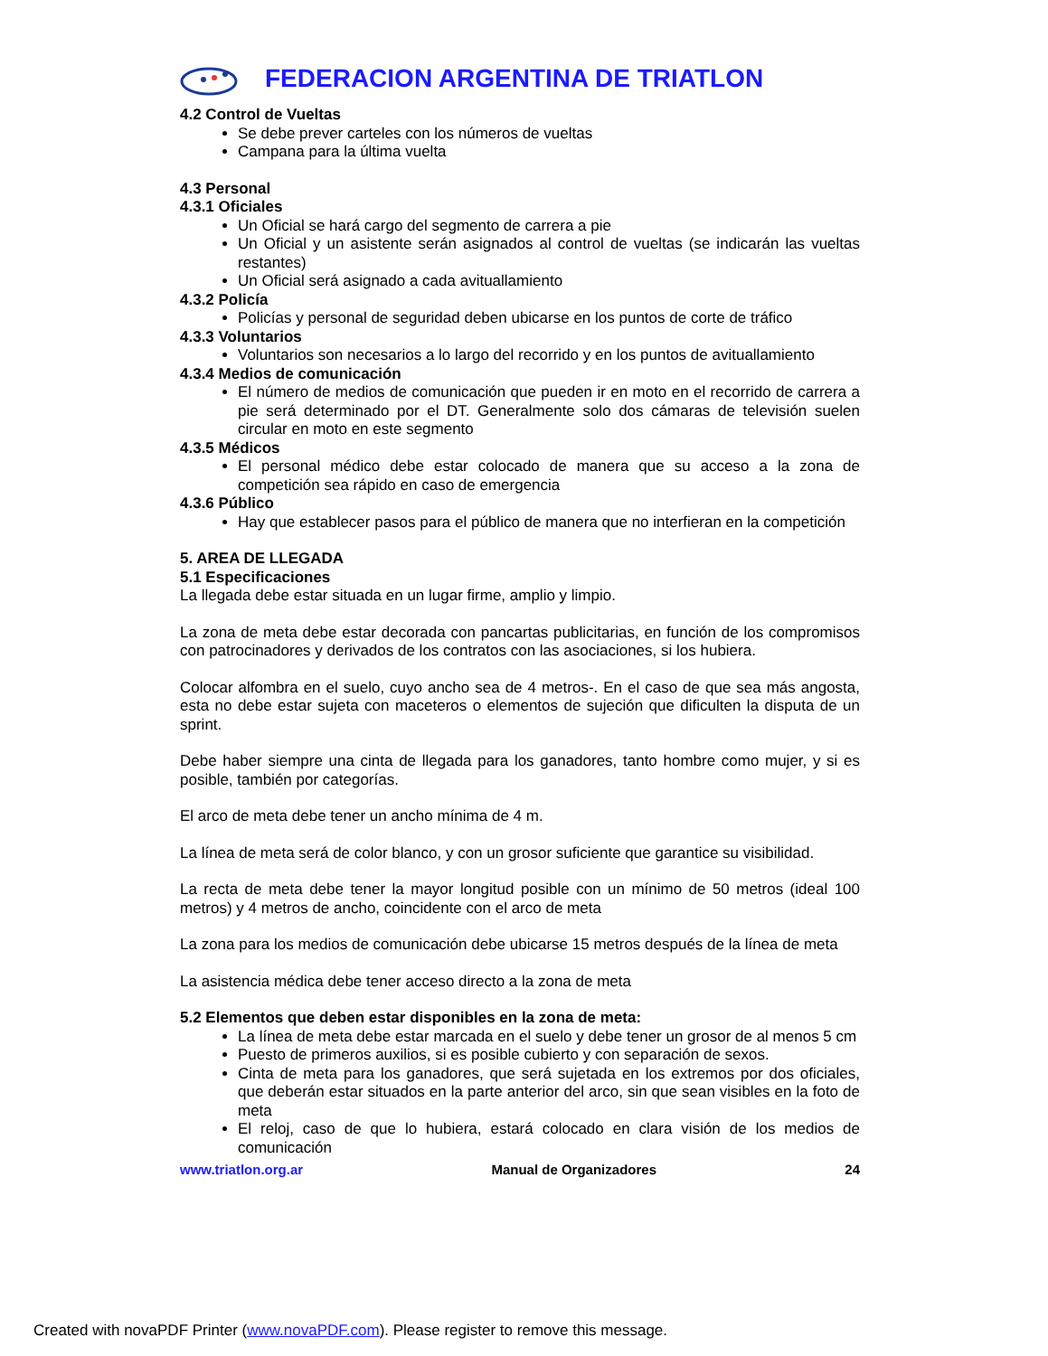FEDERACION ARGENTINA DE TRIATLON
4.2 Control de Vueltas
Se debe prever carteles con los números de vueltas
Campana para la última vuelta
4.3 Personal
4.3.1 Oficiales
Un Oficial se hará cargo del segmento de carrera a pie
Un Oficial y un asistente serán asignados al control de vueltas (se indicarán las vueltas restantes)
Un Oficial será asignado a cada avituallamiento
4.3.2 Policía
Policías y personal de seguridad deben ubicarse en los puntos de corte de tráfico
4.3.3 Voluntarios
Voluntarios son necesarios a lo largo del recorrido y en los puntos de avituallamiento
4.3.4 Medios de comunicación
El número de medios de comunicación que pueden ir en moto en el recorrido de carrera a pie será determinado por el DT. Generalmente solo dos cámaras de televisión suelen circular en moto en este segmento
4.3.5 Médicos
El personal médico debe estar colocado de manera que su acceso a la zona de competición sea rápido en caso de emergencia
4.3.6 Público
Hay que establecer pasos para el público de manera que no interfieran en la competición
5. AREA DE LLEGADA
5.1 Especificaciones
La llegada debe estar situada en un lugar firme, amplio y limpio.
La zona de meta debe estar decorada con pancartas publicitarias, en función de los compromisos con patrocinadores y derivados de los contratos con las asociaciones, si los hubiera.
Colocar alfombra en el suelo, cuyo ancho sea de 4 metros-. En el caso de que sea más angosta, esta no debe estar sujeta con maceteros o elementos de sujeción que dificulten la disputa de un sprint.
Debe haber siempre una cinta de llegada para los ganadores, tanto hombre como mujer, y si es posible, también por categorías.
El arco de meta debe tener un ancho mínima de 4 m.
La línea de meta será de color blanco, y con un grosor suficiente que garantice su visibilidad.
La recta de meta debe tener la mayor longitud posible con un mínimo de 50 metros (ideal 100 metros) y 4 metros de ancho, coincidente con el arco de meta
La zona para los medios de comunicación debe ubicarse 15 metros después de la línea de meta
La asistencia médica debe tener acceso directo a la zona de meta
5.2 Elementos que deben estar disponibles en la zona de meta:
La línea de meta debe estar marcada en el suelo y debe tener un grosor de al menos 5 cm
Puesto de primeros auxilios, si es posible cubierto y con separación de sexos.
Cinta de meta para los ganadores, que será sujetada en los extremos por dos oficiales, que deberán estar situados en la parte anterior del arco, sin que sean visibles en la foto de meta
El reloj, caso de que lo hubiera, estará colocado en clara visión de los medios de comunicación
www.triatlon.org.ar Manual de Organizadores 24
Created with novaPDF Printer (www.novaPDF.com). Please register to remove this message.